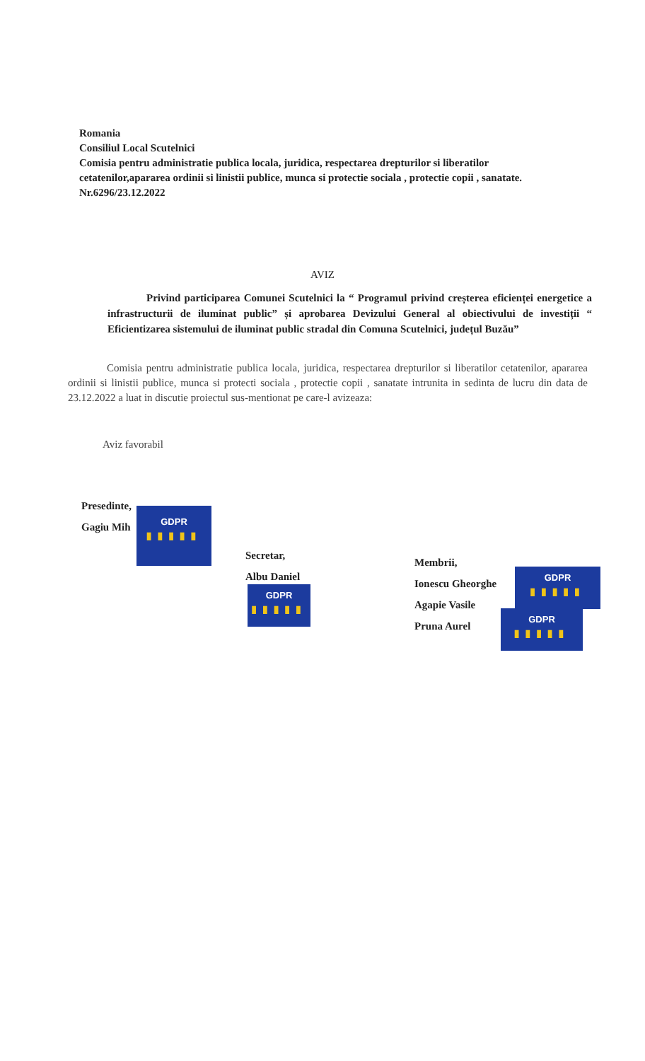Romania
Consiliul Local Scutelnici
Comisia pentru administratie publica locala, juridica, respectarea drepturilor si liberatilor cetatenilor,apararea ordinii si linistii publice, munca si protectie sociala , protectie copii , sanatate.
Nr.6296/23.12.2022
AVIZ
Privind participarea Comunei Scutelnici la “ Programul privind creșterea eficienței energetice a infrastructurii de iluminat public” și aprobarea Devizului General al obiectivului de investiții “ Eficientizarea sistemului de iluminat public stradal din Comuna Scutelnici, județul Buzău”
Comisia pentru administratie publica locala, juridica, respectarea drepturilor si liberatilor cetatenilor, apararea ordinii si linistii publice, munca si protecti sociala , protectie copii , sanatate intrunita in sedinta de lucru din data de 23.12.2022 a luat in discutie proiectul sus-mentionat pe care-l avizeaza:
Aviz favorabil
Presedinte,
Gagiu Mih
GDPR
▮▮▮▮▮
Secretar,
Albu Daniel
GDPR
▮▮▮▮▮
Membrii,
Ionescu Gheorghe
Agapie Vasile
Pruna Aurel
GDPR
▮▮▮▮▮
GDPR
▮▮▮▮▮